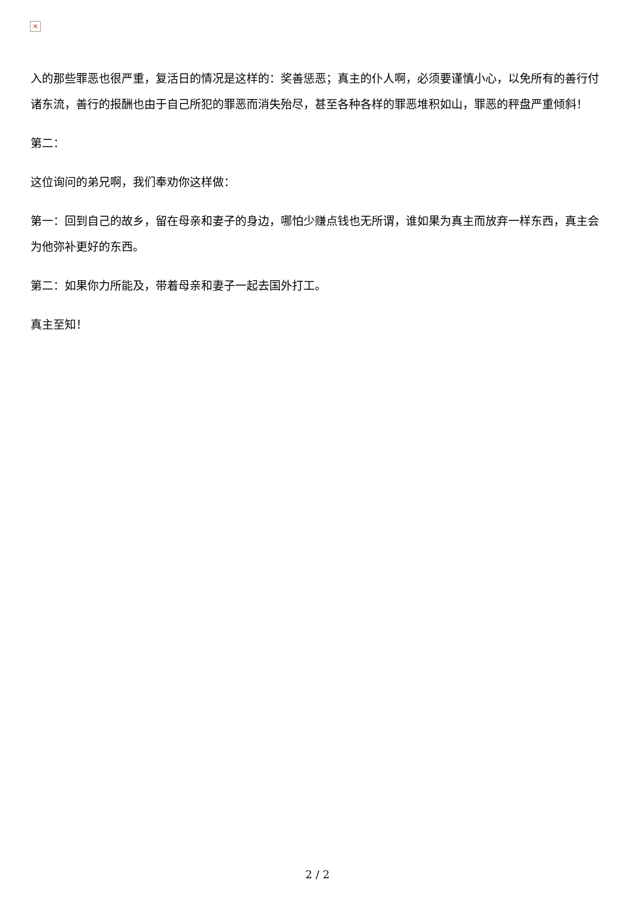×
入的那些罪恶也很严重，复活日的情况是这样的：奖善惩恶；真主的仆人啊，必须要谨慎小心，以免所有的善行付诸东流，善行的报酬也由于自己所犯的罪恶而消失殆尽，甚至各种各样的罪恶堆积如山，罪恶的秤盘严重倾斜！
第二：
这位询问的弟兄啊，我们奉劝你这样做：
第一：回到自己的故乡，留在母亲和妻子的身边，哪怕少赚点钱也无所谓，谁如果为真主而放弃一样东西，真主会为他弥补更好的东西。
第二：如果你力所能及，带着母亲和妻子一起去国外打工。
真主至知！
2 / 2